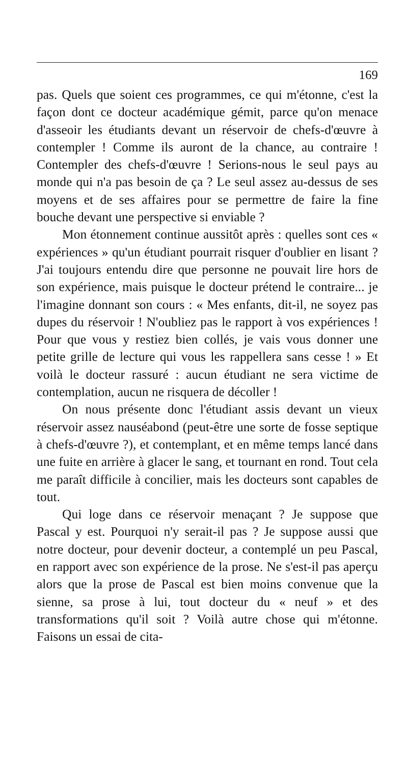169
pas. Quels que soient ces programmes, ce qui m'étonne, c'est la façon dont ce docteur académique gémit, parce qu'on menace d'asseoir les étudiants devant un réservoir de chefs-d'œuvre à contempler ! Comme ils auront de la chance, au contraire ! Contempler des chefs-d'œuvre ! Serions-nous le seul pays au monde qui n'a pas besoin de ça ? Le seul assez au-dessus de ses moyens et de ses affaires pour se permettre de faire la fine bouche devant une perspective si enviable ?
Mon étonnement continue aussitôt après : quelles sont ces « expériences » qu'un étudiant pourrait risquer d'oublier en lisant ? J'ai toujours entendu dire que personne ne pouvait lire hors de son expérience, mais puisque le docteur prétend le contraire... je l'imagine donnant son cours : « Mes enfants, dit-il, ne soyez pas dupes du réservoir ! N'oubliez pas le rapport à vos expériences ! Pour que vous y restiez bien collés, je vais vous donner une petite grille de lecture qui vous les rappellera sans cesse ! » Et voilà le docteur rassuré : aucun étudiant ne sera victime de contemplation, aucun ne risquera de décoller !
On nous présente donc l'étudiant assis devant un vieux réservoir assez nauséabond (peut-être une sorte de fosse septique à chefs-d'œuvre ?), et contemplant, et en même temps lancé dans une fuite en arrière à glacer le sang, et tournant en rond. Tout cela me paraît difficile à concilier, mais les docteurs sont capables de tout.
Qui loge dans ce réservoir menaçant ? Je suppose que Pascal y est. Pourquoi n'y serait-il pas ? Je suppose aussi que notre docteur, pour devenir docteur, a contemplé un peu Pascal, en rapport avec son expérience de la prose. Ne s'est-il pas aperçu alors que la prose de Pascal est bien moins convenue que la sienne, sa prose à lui, tout docteur du « neuf » et des transformations qu'il soit ? Voilà autre chose qui m'étonne. Faisons un essai de cita-